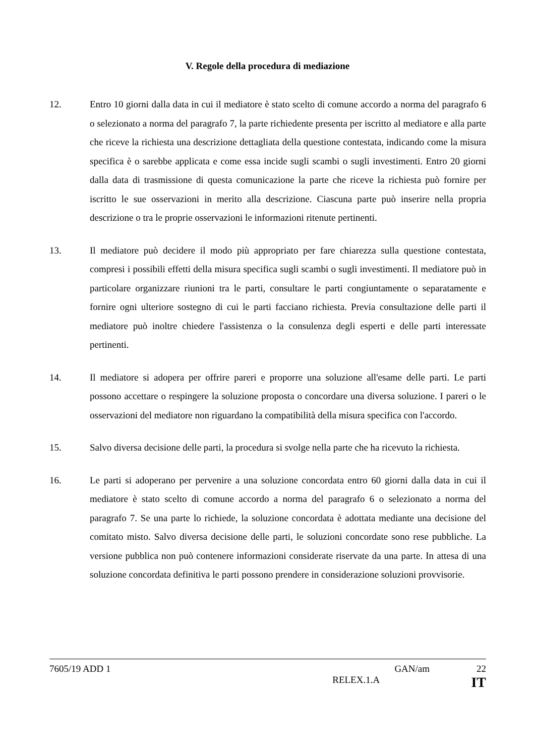V. Regole della procedura di mediazione
12. Entro 10 giorni dalla data in cui il mediatore è stato scelto di comune accordo a norma del paragrafo 6 o selezionato a norma del paragrafo 7, la parte richiedente presenta per iscritto al mediatore e alla parte che riceve la richiesta una descrizione dettagliata della questione contestata, indicando come la misura specifica è o sarebbe applicata e come essa incide sugli scambi o sugli investimenti. Entro 20 giorni dalla data di trasmissione di questa comunicazione la parte che riceve la richiesta può fornire per iscritto le sue osservazioni in merito alla descrizione. Ciascuna parte può inserire nella propria descrizione o tra le proprie osservazioni le informazioni ritenute pertinenti.
13. Il mediatore può decidere il modo più appropriato per fare chiarezza sulla questione contestata, compresi i possibili effetti della misura specifica sugli scambi o sugli investimenti. Il mediatore può in particolare organizzare riunioni tra le parti, consultare le parti congiuntamente o separatamente e fornire ogni ulteriore sostegno di cui le parti facciano richiesta. Previa consultazione delle parti il mediatore può inoltre chiedere l'assistenza o la consulenza degli esperti e delle parti interessate pertinenti.
14. Il mediatore si adopera per offrire pareri e proporre una soluzione all'esame delle parti. Le parti possono accettare o respingere la soluzione proposta o concordare una diversa soluzione. I pareri o le osservazioni del mediatore non riguardano la compatibilità della misura specifica con l'accordo.
15. Salvo diversa decisione delle parti, la procedura si svolge nella parte che ha ricevuto la richiesta.
16. Le parti si adoperano per pervenire a una soluzione concordata entro 60 giorni dalla data in cui il mediatore è stato scelto di comune accordo a norma del paragrafo 6 o selezionato a norma del paragrafo 7. Se una parte lo richiede, la soluzione concordata è adottata mediante una decisione del comitato misto. Salvo diversa decisione delle parti, le soluzioni concordate sono rese pubbliche. La versione pubblica non può contenere informazioni considerate riservate da una parte. In attesa di una soluzione concordata definitiva le parti possono prendere in considerazione soluzioni provvisorie.
7605/19 ADD 1 GAN/am 22
RELEX.1.A IT